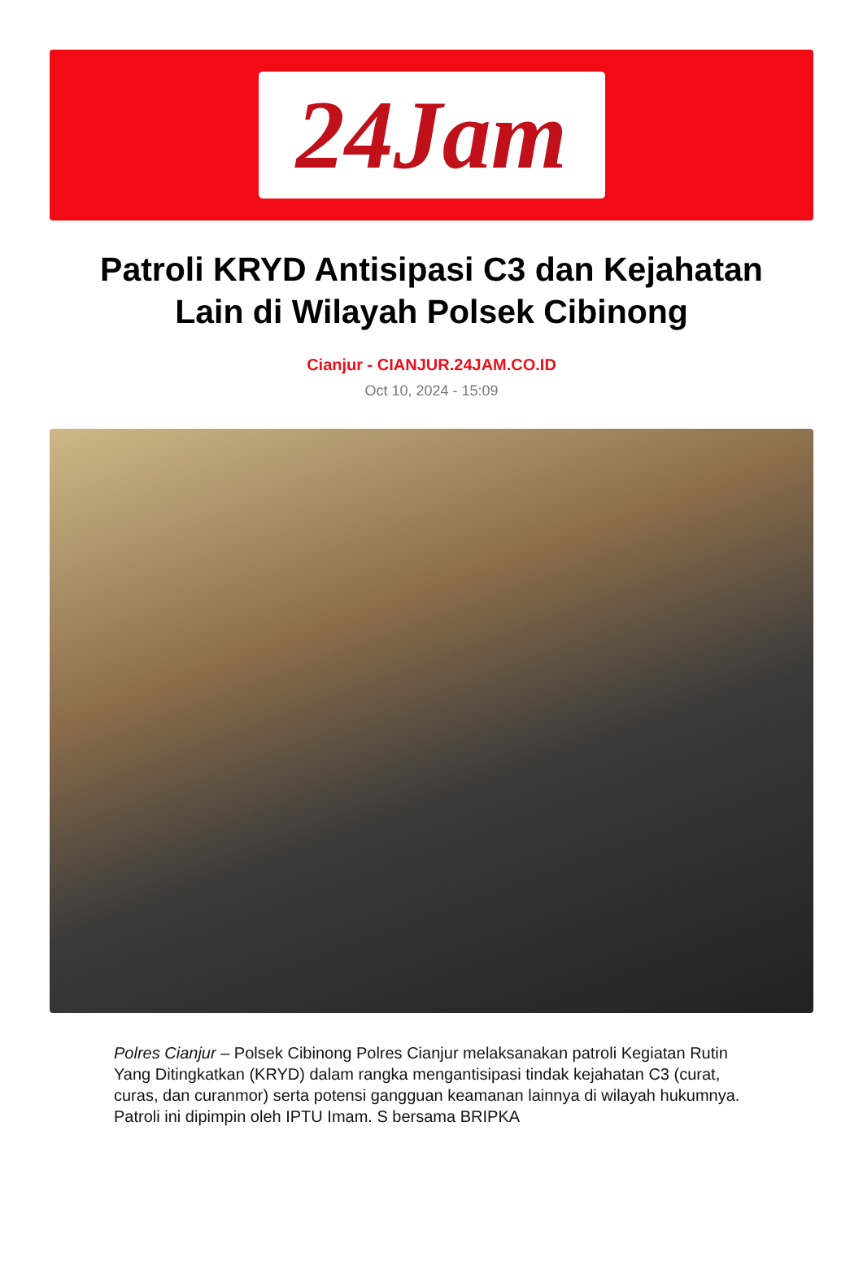24Jam
Patroli KRYD Antisipasi C3 dan Kejahatan Lain di Wilayah Polsek Cibinong
Cianjur - CIANJUR.24JAM.CO.ID
Oct 10, 2024 - 15:09
Polres Cianjur – Polsek Cibinong Polres Cianjur melaksanakan patroli Kegiatan Rutin Yang Ditingkatkan (KRYD) dalam rangka mengantisipasi tindak kejahatan C3 (curat, curas, dan curanmor) serta potensi gangguan keamanan lainnya di wilayah hukumnya. Patroli ini dipimpin oleh IPTU Imam. S bersama BRIPKA